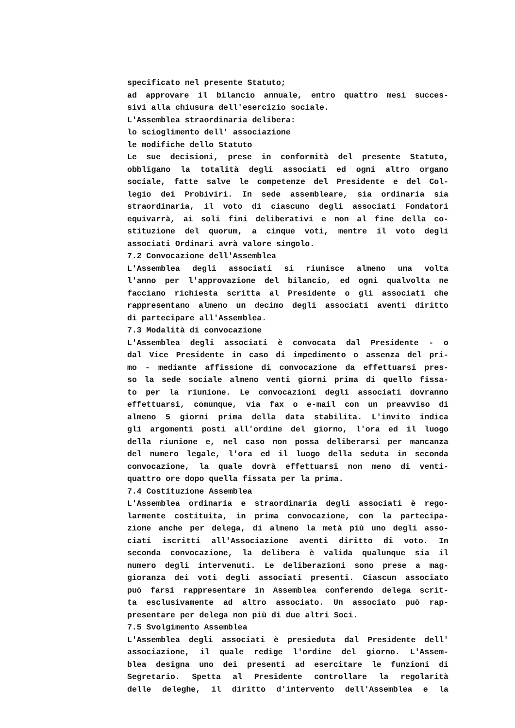specificato nel presente Statuto;
ad approvare il bilancio annuale, entro quattro mesi succes-
sivi alla chiusura dell'esercizio sociale.
L'Assemblea straordinaria delibera:
lo scioglimento dell' associazione
le modifiche dello Statuto
Le sue decisioni, prese in conformità del presente Statuto,
obbligano la totalità degli associati ed ogni altro organo
sociale, fatte salve le competenze del Presidente e del Col-
legio dei Probiviri. In sede assembleare, sia ordinaria sia
straordinaria, il voto di ciascuno degli associati Fondatori
equivarrà, ai soli fini deliberativi e non al fine della co-
stituzione del quorum, a cinque voti, mentre il voto degli
associati Ordinari avrà valore singolo.
7.2 Convocazione dell'Assemblea
L'Assemblea degli associati si riunisce almeno una volta
l'anno per l'approvazione del bilancio, ed ogni qualvolta ne
facciano richiesta scritta al Presidente o gli associati che
rappresentano almeno un decimo degli associati aventi diritto
di partecipare all'Assemblea.
7.3 Modalità di convocazione
L'Assemblea degli associati è convocata dal Presidente - o
dal Vice Presidente in caso di impedimento o assenza del pri-
mo - mediante affissione di convocazione da effettuarsi pres-
so la sede sociale almeno venti giorni prima di quello fissa-
to per la riunione. Le convocazioni degli associati dovranno
effettuarsi, comunque, via fax o e-mail con un preavviso di
almeno 5 giorni prima della data stabilita. L'invito indica
gli argomenti posti all'ordine del giorno, l'ora ed il luogo
della riunione e, nel caso non possa deliberarsi per mancanza
del numero legale, l'ora ed il luogo della seduta in seconda
convocazione, la quale dovrà effettuarsi non meno di venti-
quattro ore dopo quella fissata per la prima.
7.4 Costituzione Assemblea
L'Assemblea ordinaria e straordinaria degli associati è rego-
larmente costituita, in prima convocazione, con la partecipa-
zione anche per delega, di almeno la metà più uno degli asso-
ciati iscritti all'Associazione aventi diritto di voto. In
seconda convocazione, la delibera è valida qualunque sia il
numero degli intervenuti. Le deliberazioni sono prese a mag-
gioranza dei voti degli associati presenti. Ciascun associato
può farsi rappresentare in Assemblea conferendo delega scrit-
ta esclusivamente ad altro associato. Un associato può rap-
presentare per delega non più di due altri Soci.
7.5 Svolgimento Assemblea
L'Assemblea degli associati è presieduta dal Presidente dell'
associazione, il quale redige l'ordine del giorno. L'Assem-
blea designa uno dei presenti ad esercitare le funzioni di
Segretario. Spetta al Presidente controllare la regolarità
delle deleghe, il diritto d'intervento dell'Assemblea e la